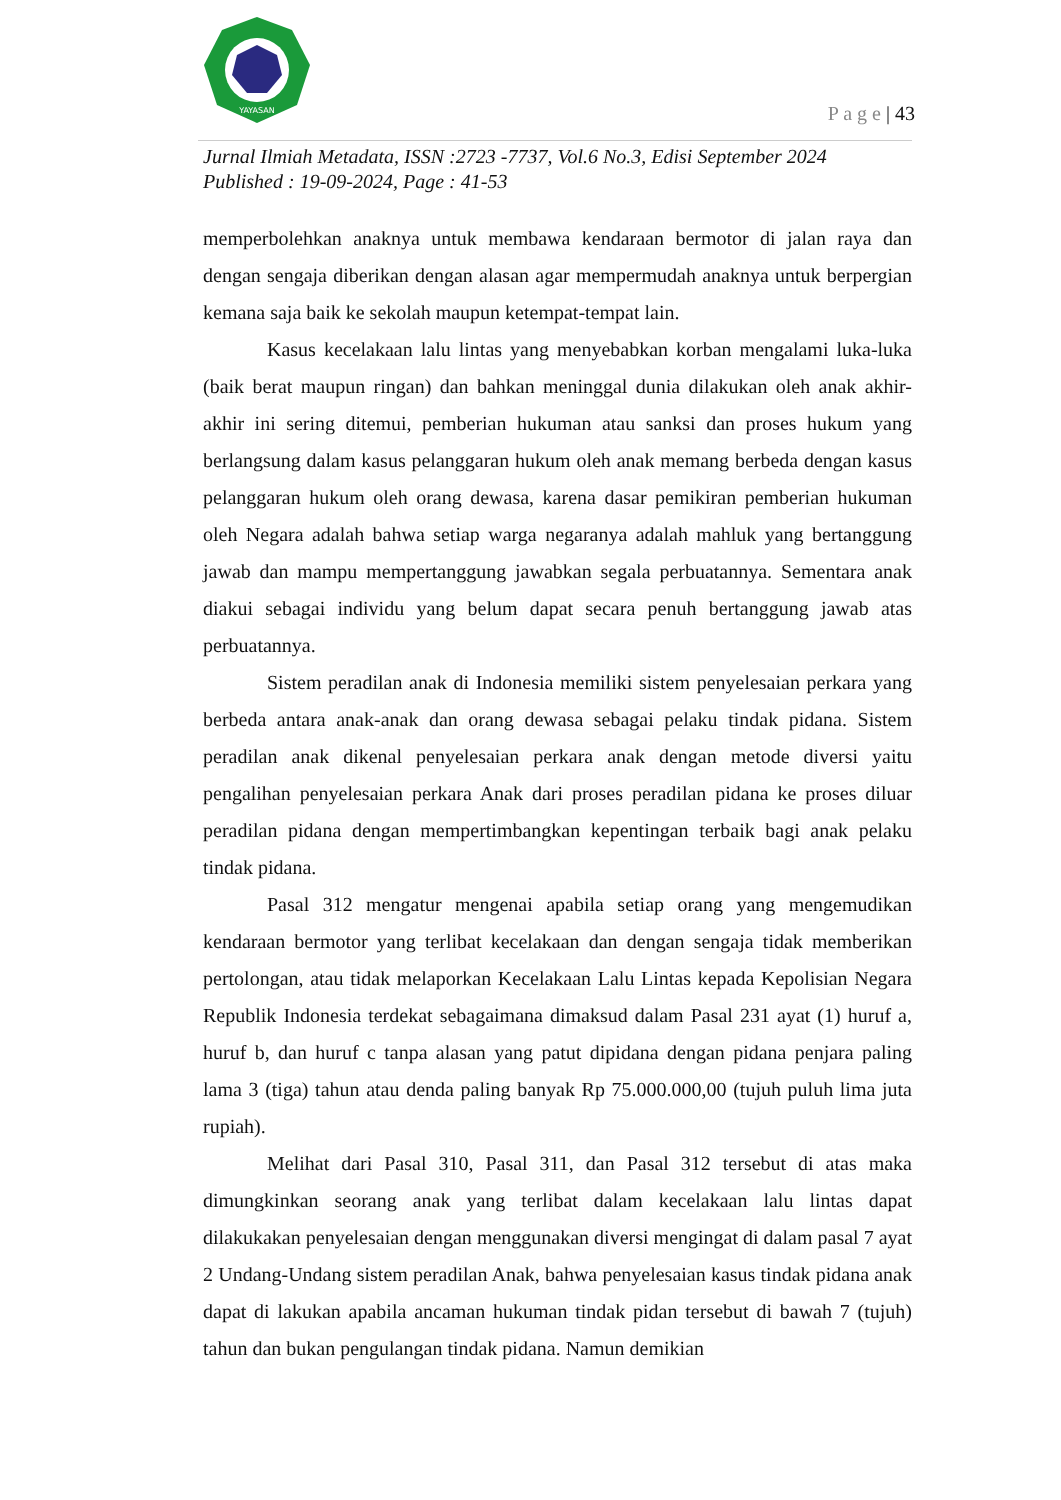YAYASAN
P a g e | 43
Jurnal Ilmiah Metadata, ISSN :2723 -7737, Vol.6 No.3, Edisi September 2024
Published : 19-09-2024, Page : 41-53
memperbolehkan anaknya untuk membawa kendaraan bermotor di jalan raya dan dengan sengaja diberikan dengan alasan agar mempermudah anaknya untuk berpergian kemana saja baik ke sekolah maupun ketempat-tempat lain.
Kasus kecelakaan lalu lintas yang menyebabkan korban mengalami luka-luka (baik berat maupun ringan) dan bahkan meninggal dunia dilakukan oleh anak akhir-akhir ini sering ditemui, pemberian hukuman atau sanksi dan proses hukum yang berlangsung dalam kasus pelanggaran hukum oleh anak memang berbeda dengan kasus pelanggaran hukum oleh orang dewasa, karena dasar pemikiran pemberian hukuman oleh Negara adalah bahwa setiap warga negaranya adalah mahluk yang bertanggung jawab dan mampu mempertanggung jawabkan segala perbuatannya. Sementara anak diakui sebagai individu yang belum dapat secara penuh bertanggung jawab atas perbuatannya.
Sistem peradilan anak di Indonesia memiliki sistem penyelesaian perkara yang berbeda antara anak-anak dan orang dewasa sebagai pelaku tindak pidana. Sistem peradilan anak dikenal penyelesaian perkara anak dengan metode diversi yaitu pengalihan penyelesaian perkara Anak dari proses peradilan pidana ke proses diluar peradilan pidana dengan mempertimbangkan kepentingan terbaik bagi anak pelaku tindak pidana.
Pasal 312 mengatur mengenai apabila setiap orang yang mengemudikan kendaraan bermotor yang terlibat kecelakaan dan dengan sengaja tidak memberikan pertolongan, atau tidak melaporkan Kecelakaan Lalu Lintas kepada Kepolisian Negara Republik Indonesia terdekat sebagaimana dimaksud dalam Pasal 231 ayat (1) huruf a, huruf b, dan huruf c tanpa alasan yang patut dipidana dengan pidana penjara paling lama 3 (tiga) tahun atau denda paling banyak Rp 75.000.000,00 (tujuh puluh lima juta rupiah).
Melihat dari Pasal 310, Pasal 311, dan Pasal 312 tersebut di atas maka dimungkinkan seorang anak yang terlibat dalam kecelakaan lalu lintas dapat dilakukakan penyelesaian dengan menggunakan diversi mengingat di dalam pasal 7 ayat 2 Undang-Undang sistem peradilan Anak, bahwa penyelesaian kasus tindak pidana anak dapat di lakukan apabila ancaman hukuman tindak pidan tersebut di bawah 7 (tujuh) tahun dan bukan pengulangan tindak pidana. Namun demikian